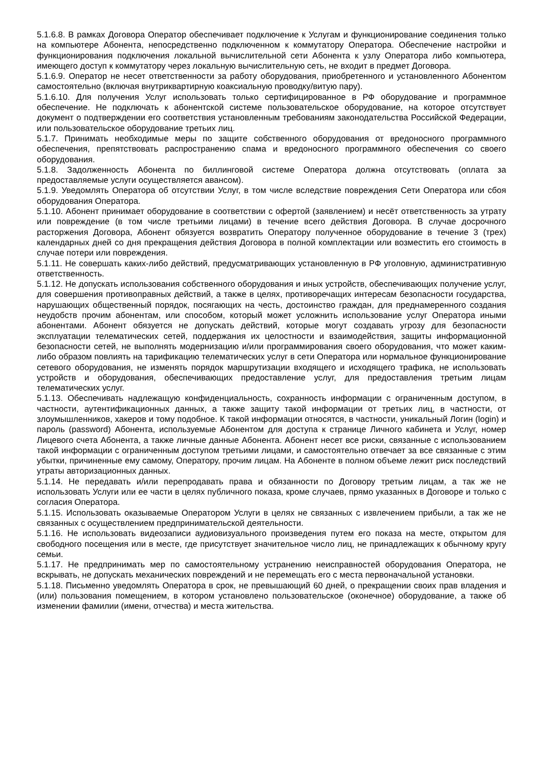5.1.6.8. В рамках Договора Оператор обеспечивает подключение к Услугам и функционирование соединения только на компьютере Абонента, непосредственно подключенном к коммутатору Оператора. Обеспечение настройки и функционирования подключения локальной вычислительной сети Абонента к узлу Оператора либо компьютера, имеющего доступ к коммутатору через локальную вычислительную сеть, не входит в предмет Договора.
5.1.6.9. Оператор не несет ответственности за работу оборудования, приобретенного и установленного Абонентом самостоятельно (включая внутриквартирную коаксиальную проводку/витую пару).
5.1.6.10. Для получения Услуг использовать только сертифицированное в РФ оборудование и программное обеспечение. Не подключать к абонентской системе пользовательское оборудование, на которое отсутствует документ о подтверждении его соответствия установленным требованиям законодательства Российской Федерации, или пользовательское оборудование третьих лиц.
5.1.7. Принимать необходимые меры по защите собственного оборудования от вредоносного программного обеспечения, препятствовать распространению спама и вредоносного программного обеспечения со своего оборудования.
5.1.8. Задолженность Абонента по биллинговой системе Оператора должна отсутствовать (оплата за предоставляемые услуги осуществляется авансом).
5.1.9. Уведомлять Оператора об отсутствии Услуг, в том числе вследствие повреждения Сети Оператора или сбоя оборудования Оператора.
5.1.10. Абонент принимает оборудование в соответствии с офертой (заявлением) и несёт ответственность за утрату или повреждение (в том числе третьими лицами) в течение всего действия Договора. В случае досрочного расторжения Договора, Абонент обязуется возвратить Оператору полученное оборудование в течение 3 (трех) календарных дней со дня прекращения действия Договора в полной комплектации или возместить его стоимость в случае потери или повреждения.
5.1.11. Не совершать каких-либо действий, предусматривающих установленную в РФ уголовную, административную ответственность.
5.1.12. Не допускать использования собственного оборудования и иных устройств, обеспечивающих получение услуг, для совершения противоправных действий, а также в целях, противоречащих интересам безопасности государства, нарушающих общественный порядок, посягающих на честь, достоинство граждан, для преднамеренного создания неудобств прочим абонентам, или способом, который может усложнить использование услуг Оператора иными абонентами. Абонент обязуется не допускать действий, которые могут создавать угрозу для безопасности эксплуатации телематических сетей, поддержания их целостности и взаимодействия, защиты информационной безопасности сетей, не выполнять модернизацию и/или программирования своего оборудования, что может каким-либо образом повлиять на тарификацию телематических услуг в сети Оператора или нормальное функционирование сетевого оборудования, не изменять порядок маршрутизации входящего и исходящего трафика, не использовать устройств и оборудования, обеспечивающих предоставление услуг, для предоставления третьим лицам телематических услуг.
5.1.13. Обеспечивать надлежащую конфиденциальность, сохранность информации с ограниченным доступом, в частности, аутентификационных данных, а также защиту такой информации от третьих лиц, в частности, от злоумышленников, хакеров и тому подобное. К такой информации относятся, в частности, уникальный Логин (login) и пароль (password) Абонента, используемые Абонентом для доступа к странице Личного кабинета и Услуг, номер Лицевого счета Абонента, а также личные данные Абонента. Абонент несет все риски, связанные с использованием такой информации с ограниченным доступом третьими лицами, и самостоятельно отвечает за все связанные с этим убытки, причиненные ему самому, Оператору, прочим лицам. На Абоненте в полном объеме лежит риск последствий утраты авторизационных данных.
5.1.14. Не передавать и/или перепродавать права и обязанности по Договору третьим лицам, а так же не использовать Услуги или ее части в целях публичного показа, кроме случаев, прямо указанных в Договоре и только с согласия Оператора.
5.1.15. Использовать оказываемые Оператором Услуги в целях не связанных с извлечением прибыли, а так же не связанных с осуществлением предпринимательской деятельности.
5.1.16. Не использовать видеозаписи аудиовизуального произведения путем его показа на месте, открытом для свободного посещения или в месте, где присутствует значительное число лиц, не принадлежащих к обычному кругу семьи.
5.1.17. Не предпринимать мер по самостоятельному устранению неисправностей оборудования Оператора, не вскрывать, не допускать механических повреждений и не перемещать его с места первоначальной установки.
5.1.18. Письменно уведомлять Оператора в срок, не превышающий 60 дней, о прекращении своих прав владения и (или) пользования помещением, в котором установлено пользовательское (оконечное) оборудование, а также об изменении фамилии (имени, отчества) и места жительства.